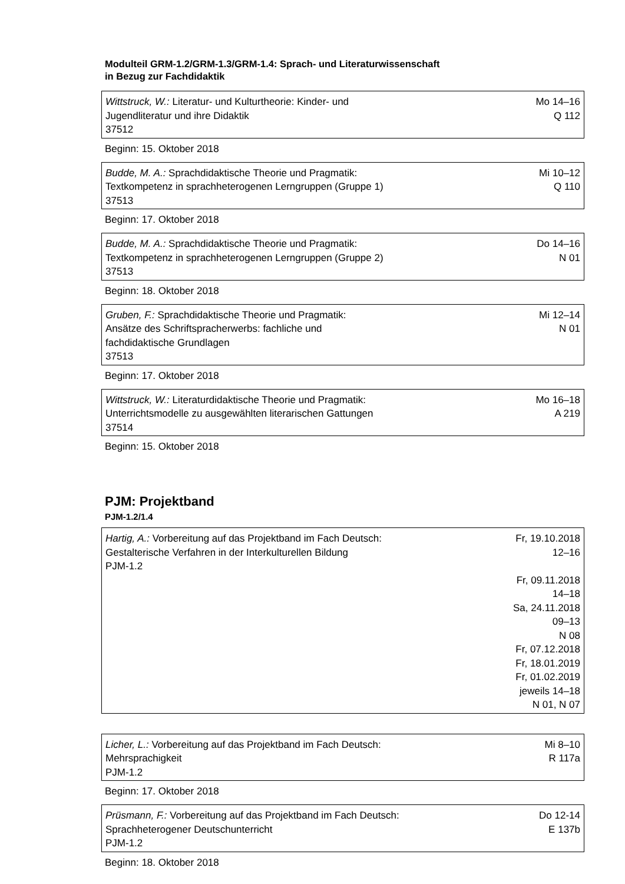Modulteil GRM-1.2/GRM-1.3/GRM-1.4: Sprach- und Literaturwissenschaft
in Bezug zur Fachdidaktik
| Wittstruck, W.: Literatur- und Kulturtheorie: Kinder- und Jugendliteratur und ihre Didaktik 37512 | Mo 14–16 Q 112 |
Beginn: 15. Oktober 2018
| Budde, M. A.: Sprachdidaktische Theorie und Pragmatik: Textkompetenz in sprachheterogenen Lerngruppen (Gruppe 1) 37513 | Mi 10–12 Q 110 |
Beginn: 17. Oktober 2018
| Budde, M. A.: Sprachdidaktische Theorie und Pragmatik: Textkompetenz in sprachheterogenen Lerngruppen (Gruppe 2) 37513 | Do 14–16 N 01 |
Beginn: 18. Oktober 2018
| Gruben, F.: Sprachdidaktische Theorie und Pragmatik: Ansätze des Schriftspracherwerbs: fachliche und fachdidaktische Grundlagen 37513 | Mi 12–14 N 01 |
Beginn: 17. Oktober 2018
| Wittstruck, W.: Literaturdidaktische Theorie und Pragmatik: Unterrichtsmodelle zu ausgewählten literarischen Gattungen 37514 | Mo 16–18 A 219 |
Beginn: 15. Oktober 2018
PJM: Projektband
PJM-1.2/1.4
| Hartig, A.: Vorbereitung auf das Projektband im Fach Deutsch: Gestalterische Verfahren in der Interkulturellen Bildung PJM-1.2 | Fr, 19.10.2018 12–16 Fr, 09.11.2018 14–18 Sa, 24.11.2018 09–13 N 08 Fr, 07.12.2018 Fr, 18.01.2019 Fr, 01.02.2019 jeweils 14–18 N 01, N 07 |
| Licher, L.: Vorbereitung auf das Projektband im Fach Deutsch: Mehrsprachigkeit PJM-1.2 | Mi 8–10 R 117a |
Beginn: 17. Oktober 2018
| Prüsmann, F.: Vorbereitung auf das Projektband im Fach Deutsch: Sprachheterogener Deutschunterricht PJM-1.2 | Do 12-14 E 137b |
Beginn: 18. Oktober 2018